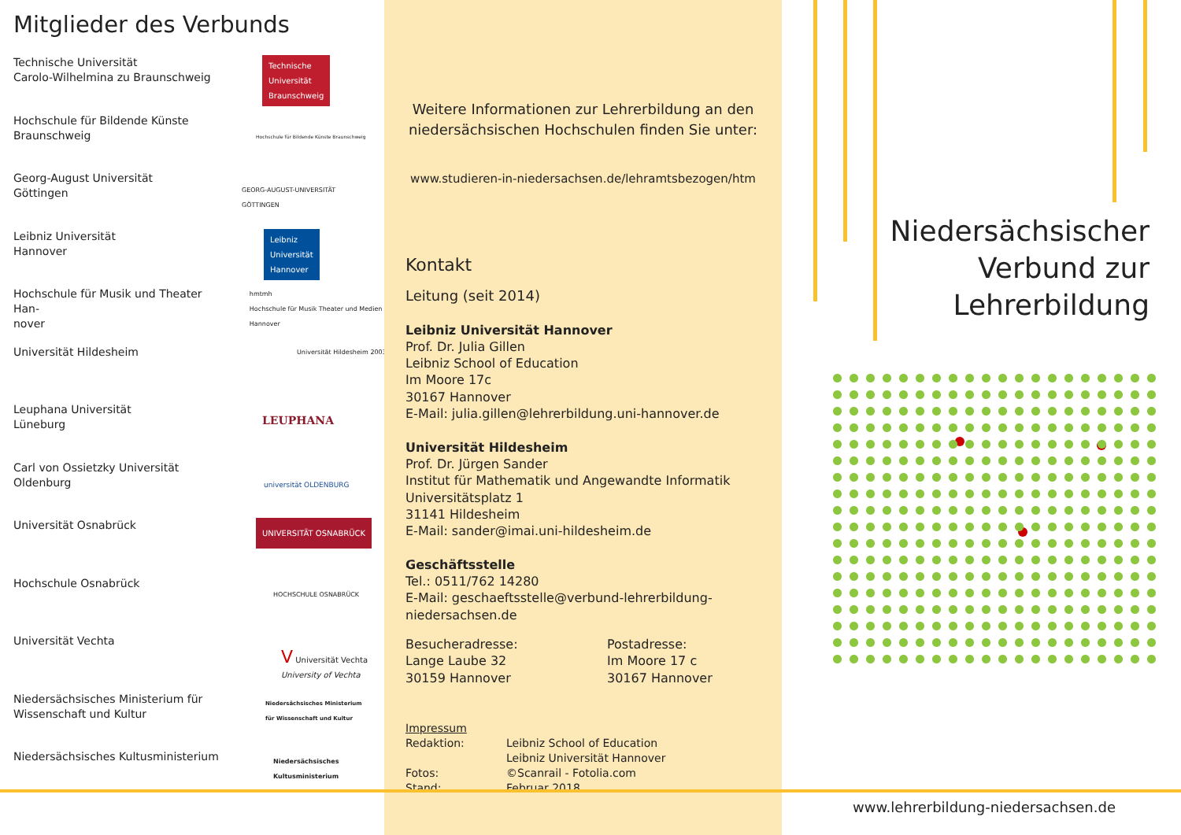Mitglieder des Verbunds
Technische Universität
Carolo-Wilhelmina zu Braunschweig
Technische
Universität
Braunschweig
Hochschule für Bildende Künste
Braunschweig
Hochschule für Bildende Künste Braunschweig
Georg-August Universität
Göttingen
GEORG-AUGUST-UNIVERSITÄT
GÖTTINGEN
Leibniz Universität
Hannover
Leibniz
Universität
Hannover
Hochschule für Musik und Theater Han-
nover
hmtmh
Hochschule für Musik Theater und Medien Hannover
Universität Hildesheim
Universität Hildesheim 2003
Leuphana Universität
Lüneburg
LEUPHANA
Carl von Ossietzky Universität
Oldenburg
universität OLDENBURG
Universität Osnabrück
UNIVERSITÄT OSNABRÜCK
Hochschule Osnabrück
HOCHSCHULE OSNABRÜCK
Universität Vechta
V Universität Vechta
University of Vechta
Niedersächsisches Ministerium für
Wissenschaft und Kultur
Niedersächsisches Ministerium
für Wissenschaft und Kultur
Niedersächsisches Kultusministerium
Niedersächsisches
Kultusministerium
Weitere Informationen zur Lehrerbildung an den
niedersächsischen Hochschulen finden Sie unter:
www.studieren-in-niedersachsen.de/lehramtsbezogen/htm
Kontakt
Leitung (seit 2014)
Leibniz Universität Hannover
Prof. Dr. Julia Gillen
Leibniz School of Education
Im Moore 17c
30167 Hannover
E-Mail: julia.gillen@lehrerbildung.uni-hannover.de
Universität Hildesheim
Prof. Dr. Jürgen Sander
Institut für Mathematik und Angewandte Informatik
Universitätsplatz 1
31141 Hildesheim
E-Mail: sander@imai.uni-hildesheim.de
Geschäftsstelle
Tel.: 0511/762 14280
E-Mail: geschaeftsstelle@verbund-lehrerbildung-niedersachsen.de
Besucheradresse:
Lange Laube 32
30159 Hannover
Postadresse:
Im Moore 17 c
30167 Hannover
Impressum
Redaktion:
Fotos:
Stand:
Leibniz School of Education
Leibniz Universität Hannover
©Scanrail - Fotolia.com
Februar 2018
Niedersächsischer
Verbund zur
Lehrerbildung
www.lehrerbildung-niedersachsen.de